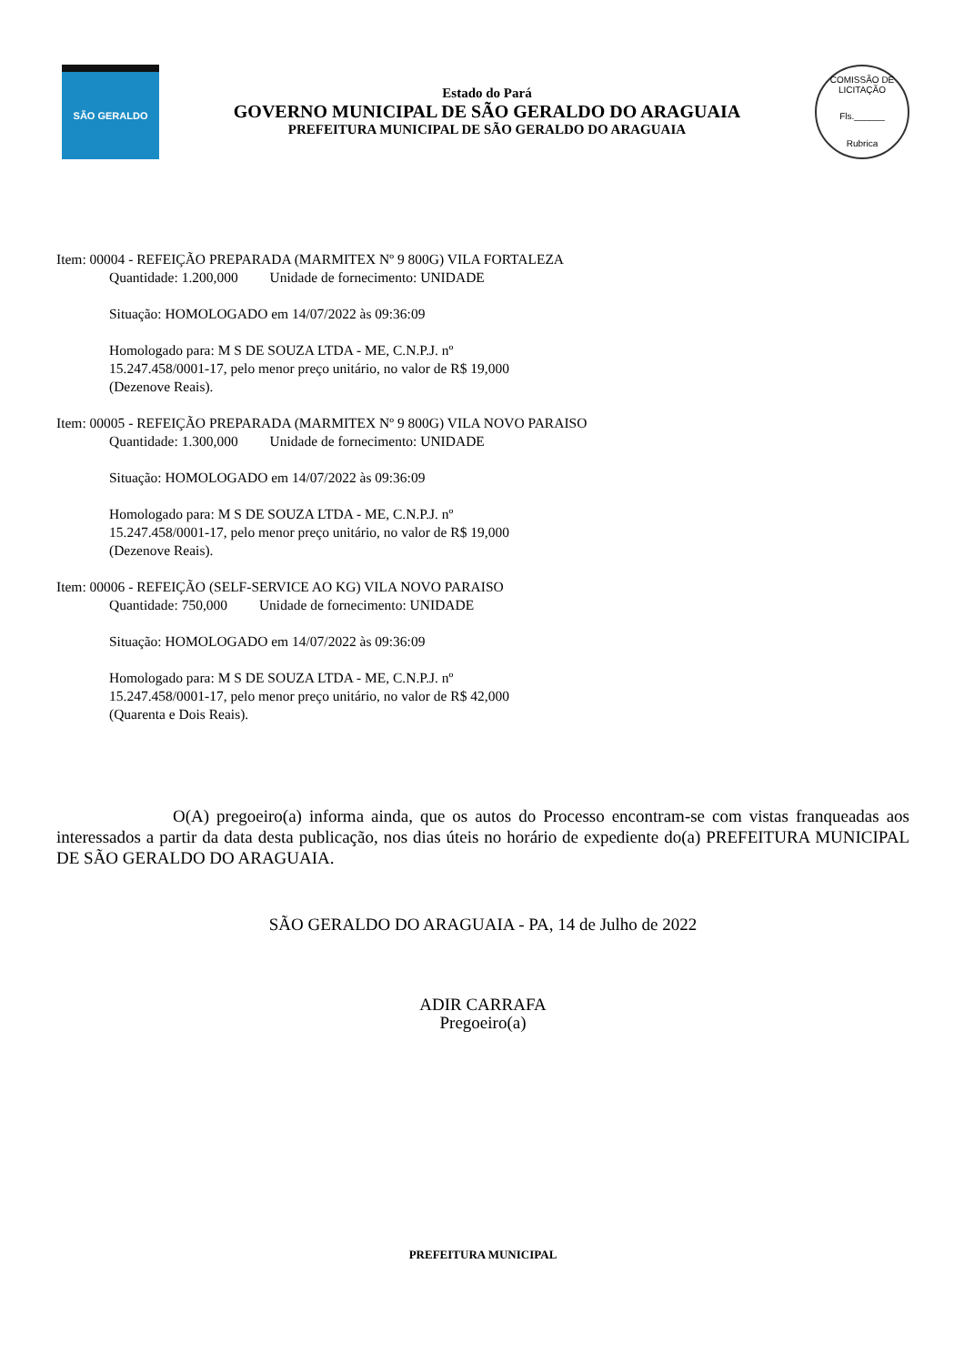SÃO GERALDO
Estado do Pará
GOVERNO MUNICIPAL DE SÃO GERALDO DO ARAGUAIA
PREFEITURA MUNICIPAL DE SÃO GERALDO DO ARAGUAIA
COMISSÃO DE LICITAÇÃO
Fls.______
Rubrica
Item: 00004 - REFEIÇÃO PREPARADA (MARMITEX Nº 9 800G) VILA FORTALEZA
Quantidade: 1.200,000 Unidade de fornecimento: UNIDADE
Situação: HOMOLOGADO em 14/07/2022 às 09:36:09
Homologado para: M S DE SOUZA LTDA - ME, C.N.P.J. nº 15.247.458/0001-17, pelo menor preço unitário, no valor de R$ 19,000 (Dezenove Reais).
Item: 00005 - REFEIÇÃO PREPARADA (MARMITEX Nº 9 800G) VILA NOVO PARAISO
Quantidade: 1.300,000 Unidade de fornecimento: UNIDADE
Situação: HOMOLOGADO em 14/07/2022 às 09:36:09
Homologado para: M S DE SOUZA LTDA - ME, C.N.P.J. nº 15.247.458/0001-17, pelo menor preço unitário, no valor de R$ 19,000 (Dezenove Reais).
Item: 00006 - REFEIÇÃO (SELF-SERVICE AO KG) VILA NOVO PARAISO
Quantidade: 750,000 Unidade de fornecimento: UNIDADE
Situação: HOMOLOGADO em 14/07/2022 às 09:36:09
Homologado para: M S DE SOUZA LTDA - ME, C.N.P.J. nº 15.247.458/0001-17, pelo menor preço unitário, no valor de R$ 42,000 (Quarenta e Dois Reais).
O(A) pregoeiro(a) informa ainda, que os autos do Processo encontram-se com vistas franqueadas aos interessados a partir da data desta publicação, nos dias úteis no horário de expediente do(a) PREFEITURA MUNICIPAL DE SÃO GERALDO DO ARAGUAIA.
SÃO GERALDO DO ARAGUAIA - PA, 14 de Julho de 2022
ADIR CARRAFA
Pregoeiro(a)
PREFEITURA MUNICIPAL